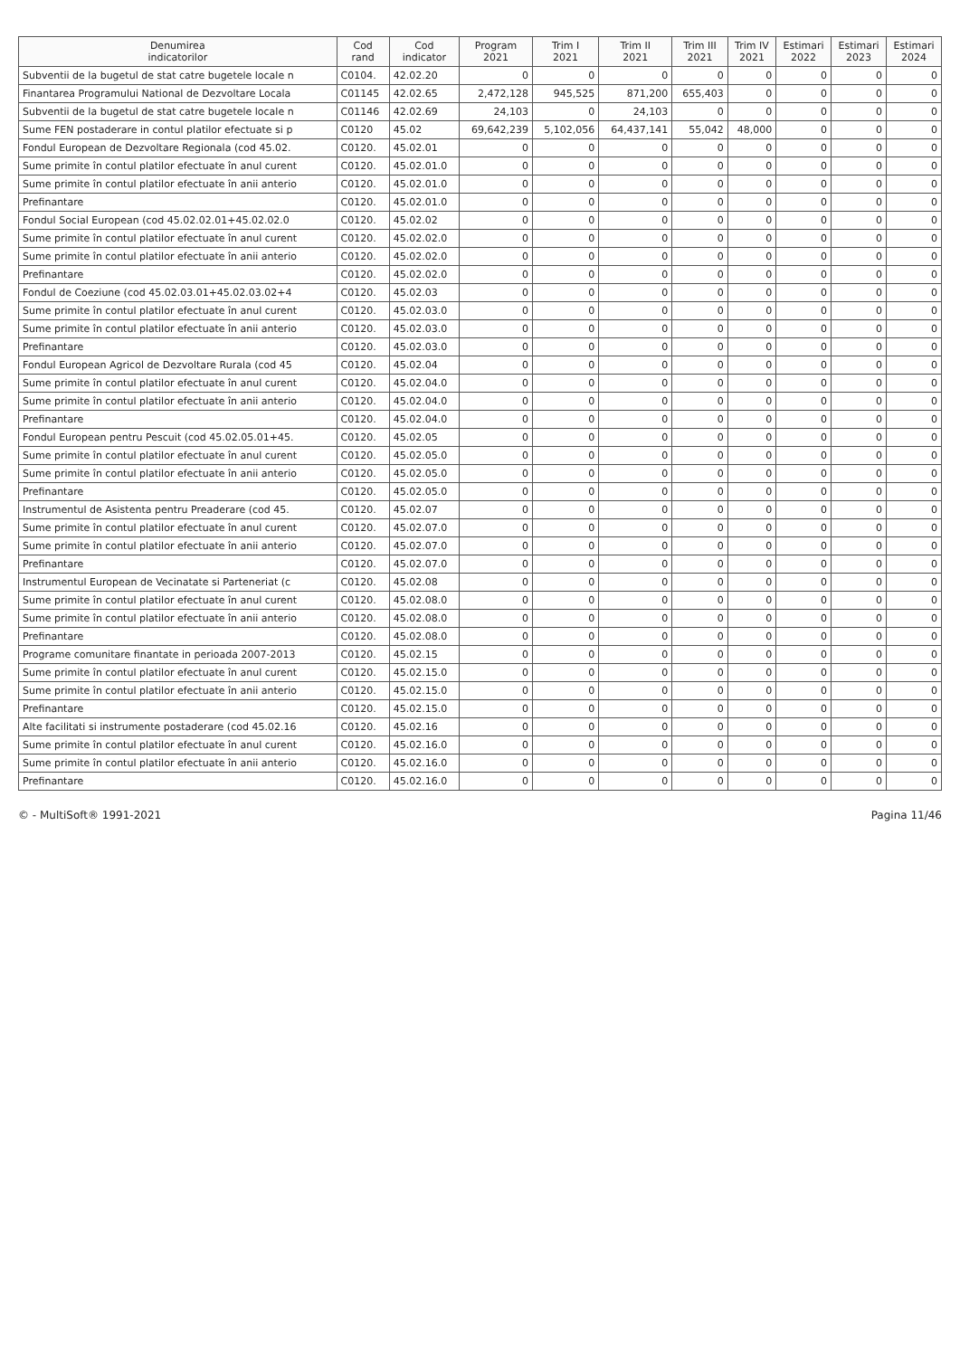| Denumirea indicatorilor | Cod rand | Cod indicator | Program 2021 | Trim I 2021 | Trim II 2021 | Trim III 2021 | Trim IV 2021 | Estimari 2022 | Estimari 2023 | Estimari 2024 |
| --- | --- | --- | --- | --- | --- | --- | --- | --- | --- | --- |
| Subventii de la bugetul de stat catre bugetele locale n | C0104. | 42.02.20 | 0 | 0 | 0 | 0 | 0 | 0 | 0 | 0 |
| Finantarea Programului National de Dezvoltare Locala | C01145 | 42.02.65 | 2,472,128 | 945,525 | 871,200 | 655,403 | 0 | 0 | 0 | 0 |
| Subventii de la bugetul de stat catre bugetele locale n | C01146 | 42.02.69 | 24,103 | 0 | 24,103 | 0 | 0 | 0 | 0 | 0 |
| Sume FEN postaderare in contul platilor efectuate si p | C0120 | 45.02 | 69,642,239 | 5,102,056 | 64,437,141 | 55,042 | 48,000 | 0 | 0 | 0 |
| Fondul European de Dezvoltare Regionala (cod 45.02. | C0120. | 45.02.01 | 0 | 0 | 0 | 0 | 0 | 0 | 0 | 0 |
| Sume primite în contul platilor efectuate în anul curent | C0120. | 45.02.01.0 | 0 | 0 | 0 | 0 | 0 | 0 | 0 | 0 |
| Sume primite în contul platilor efectuate în anii anterio | C0120. | 45.02.01.0 | 0 | 0 | 0 | 0 | 0 | 0 | 0 | 0 |
| Prefinantare | C0120. | 45.02.01.0 | 0 | 0 | 0 | 0 | 0 | 0 | 0 | 0 |
| Fondul Social European (cod 45.02.02.01+45.02.02.0 | C0120. | 45.02.02 | 0 | 0 | 0 | 0 | 0 | 0 | 0 | 0 |
| Sume primite în contul platilor efectuate în anul curent | C0120. | 45.02.02.0 | 0 | 0 | 0 | 0 | 0 | 0 | 0 | 0 |
| Sume primite în contul platilor efectuate în anii anterio | C0120. | 45.02.02.0 | 0 | 0 | 0 | 0 | 0 | 0 | 0 | 0 |
| Prefinantare | C0120. | 45.02.02.0 | 0 | 0 | 0 | 0 | 0 | 0 | 0 | 0 |
| Fondul de Coeziune (cod 45.02.03.01+45.02.03.02+4 | C0120. | 45.02.03 | 0 | 0 | 0 | 0 | 0 | 0 | 0 | 0 |
| Sume primite în contul platilor efectuate în anul curent | C0120. | 45.02.03.0 | 0 | 0 | 0 | 0 | 0 | 0 | 0 | 0 |
| Sume primite în contul platilor efectuate în anii anterio | C0120. | 45.02.03.0 | 0 | 0 | 0 | 0 | 0 | 0 | 0 | 0 |
| Prefinantare | C0120. | 45.02.03.0 | 0 | 0 | 0 | 0 | 0 | 0 | 0 | 0 |
| Fondul European Agricol de Dezvoltare Rurala (cod 45 | C0120. | 45.02.04 | 0 | 0 | 0 | 0 | 0 | 0 | 0 | 0 |
| Sume primite în contul platilor efectuate în anul curent | C0120. | 45.02.04.0 | 0 | 0 | 0 | 0 | 0 | 0 | 0 | 0 |
| Sume primite în contul platilor efectuate în anii anterio | C0120. | 45.02.04.0 | 0 | 0 | 0 | 0 | 0 | 0 | 0 | 0 |
| Prefinantare | C0120. | 45.02.04.0 | 0 | 0 | 0 | 0 | 0 | 0 | 0 | 0 |
| Fondul European pentru Pescuit (cod 45.02.05.01+45. | C0120. | 45.02.05 | 0 | 0 | 0 | 0 | 0 | 0 | 0 | 0 |
| Sume primite în contul platilor efectuate în anul curent | C0120. | 45.02.05.0 | 0 | 0 | 0 | 0 | 0 | 0 | 0 | 0 |
| Sume primite în contul platilor efectuate în anii anterio | C0120. | 45.02.05.0 | 0 | 0 | 0 | 0 | 0 | 0 | 0 | 0 |
| Prefinantare | C0120. | 45.02.05.0 | 0 | 0 | 0 | 0 | 0 | 0 | 0 | 0 |
| Instrumentul de Asistenta pentru Preaderare (cod 45. | C0120. | 45.02.07 | 0 | 0 | 0 | 0 | 0 | 0 | 0 | 0 |
| Sume primite în contul platilor efectuate în anul curent | C0120. | 45.02.07.0 | 0 | 0 | 0 | 0 | 0 | 0 | 0 | 0 |
| Sume primite în contul platilor efectuate în anii anterio | C0120. | 45.02.07.0 | 0 | 0 | 0 | 0 | 0 | 0 | 0 | 0 |
| Prefinantare | C0120. | 45.02.07.0 | 0 | 0 | 0 | 0 | 0 | 0 | 0 | 0 |
| Instrumentul European de Vecinatate si Parteneriat (c | C0120. | 45.02.08 | 0 | 0 | 0 | 0 | 0 | 0 | 0 | 0 |
| Sume primite în contul platilor efectuate în anul curent | C0120. | 45.02.08.0 | 0 | 0 | 0 | 0 | 0 | 0 | 0 | 0 |
| Sume primite în contul platilor efectuate în anii anterio | C0120. | 45.02.08.0 | 0 | 0 | 0 | 0 | 0 | 0 | 0 | 0 |
| Prefinantare | C0120. | 45.02.08.0 | 0 | 0 | 0 | 0 | 0 | 0 | 0 | 0 |
| Programe comunitare finantate in perioada 2007-2013 | C0120. | 45.02.15 | 0 | 0 | 0 | 0 | 0 | 0 | 0 | 0 |
| Sume primite în contul platilor efectuate în anul curent | C0120. | 45.02.15.0 | 0 | 0 | 0 | 0 | 0 | 0 | 0 | 0 |
| Sume primite în contul platilor efectuate în anii anterio | C0120. | 45.02.15.0 | 0 | 0 | 0 | 0 | 0 | 0 | 0 | 0 |
| Prefinantare | C0120. | 45.02.15.0 | 0 | 0 | 0 | 0 | 0 | 0 | 0 | 0 |
| Alte facilitati si instrumente postaderare (cod 45.02.16 | C0120. | 45.02.16 | 0 | 0 | 0 | 0 | 0 | 0 | 0 | 0 |
| Sume primite în contul platilor efectuate în anul curent | C0120. | 45.02.16.0 | 0 | 0 | 0 | 0 | 0 | 0 | 0 | 0 |
| Sume primite în contul platilor efectuate în anii anterio | C0120. | 45.02.16.0 | 0 | 0 | 0 | 0 | 0 | 0 | 0 | 0 |
| Prefinantare | C0120. | 45.02.16.0 | 0 | 0 | 0 | 0 | 0 | 0 | 0 | 0 |
© - MultiSoft® 1991-2021 Pagina 11/46